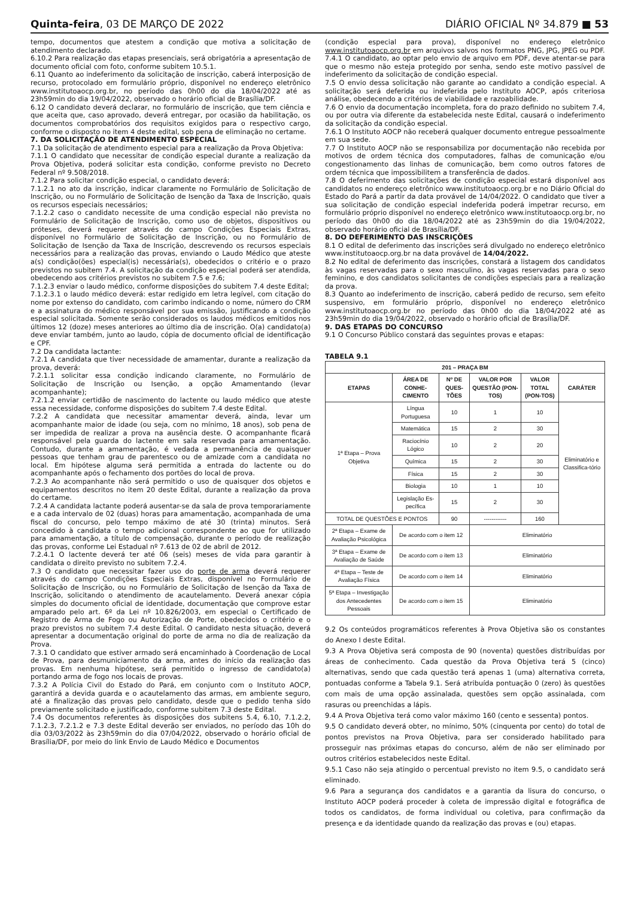Quinta-feira, 03 DE MARÇO DE 2022 DIÁRIO OFICIAL Nº 34.879 ■ 53
tempo, documentos que atestem a condição que motiva a solicitação de atendimento declarado.
6.10.2 Para realização das etapas presenciais, será obrigatória a apresentação de documento oficial com foto, conforme subitem 10.5.1.
6.11 Quanto ao indeferimento da solicitação de inscrição, caberá interposição de recurso, protocolado em formulário próprio, disponível no endereço eletrônico www.institutoaocp.org.br, no período das 0h00 do dia 18/04/2022 até as 23h59min do dia 19/04/2022, observado o horário oficial de Brasília/DF.
6.12 O candidato deverá declarar, no formulário de inscrição, que tem ciência e que aceita que, caso aprovado, deverá entregar, por ocasião da habilitação, os documentos comprobatórios dos requisitos exigidos para o respectivo cargo, conforme o disposto no item 4 deste edital, sob pena de eliminação no certame.
7. DA SOLICITAÇÃO DE ATENDIMENTO ESPECIAL
7.1 Da solicitação de atendimento especial para a realização da Prova Objetiva:
7.1.1 O candidato que necessitar de condição especial durante a realização da Prova Objetiva, poderá solicitar esta condição, conforme previsto no Decreto Federal nº 9.508/2018.
7.1.2 Para solicitar condição especial, o candidato deverá:
7.1.2.1 no ato da inscrição, indicar claramente no Formulário de Solicitação de Inscrição, ou no Formulário de Solicitação de Isenção da Taxa de Inscrição, quais os recursos especiais necessários;
7.1.2.2 caso o candidato necessite de uma condição especial não prevista no Formulário de Solicitação de Inscrição, como uso de objetos, dispositivos ou próteses, deverá requerer através do campo Condições Especiais Extras, disponível no Formulário de Solicitação de Inscrição, ou no Formulário de Solicitação de Isenção da Taxa de Inscrição, descrevendo os recursos especiais necessários para a realização das provas, enviando o Laudo Médico que ateste a(s) condição(ões) especial(is) necessária(s), obedecidos o critério e o prazo previstos no subitem 7.4. A solicitação da condição especial poderá ser atendida, obedecendo aos critérios previstos no subitem 7.5 e 7.6;
7.1.2.3 enviar o laudo médico, conforme disposições do subitem 7.4 deste Edital;
7.1.2.3.1 o laudo médico deverá: estar redigido em letra legível, com citação do nome por extenso do candidato, com carimbo indicando o nome, número do CRM e a assinatura do médico responsável por sua emissão, justificando a condição especial solicitada. Somente serão considerados os laudos médicos emitidos nos últimos 12 (doze) meses anteriores ao último dia de inscrição. O(a) candidato(a) deve enviar também, junto ao laudo, cópia de documento oficial de identificação e CPF.
7.2 Da candidata lactante:
7.2.1 A candidata que tiver necessidade de amamentar, durante a realização da prova, deverá:
7.2.1.1 solicitar essa condição indicando claramente, no Formulário de Solicitação de Inscrição ou Isenção, a opção Amamentando (levar acompanhante);
7.2.1.2 enviar certidão de nascimento do lactente ou laudo médico que ateste essa necessidade, conforme disposições do subitem 7.4 deste Edital.
7.2.2 A candidata que necessitar amamentar deverá, ainda, levar um acompanhante maior de idade (ou seja, com no mínimo, 18 anos), sob pena de ser impedida de realizar a prova na ausência deste. O acompanhante ficará responsável pela guarda do lactente em sala reservada para amamentação. Contudo, durante a amamentação, é vedada a permanência de quaisquer pessoas que tenham grau de parentesco ou de amizade com a candidata no local. Em hipótese alguma será permitida a entrada do lactente ou do acompanhante após o fechamento dos portões do local de prova.
7.2.3 Ao acompanhante não será permitido o uso de quaisquer dos objetos e equipamentos descritos no item 20 deste Edital, durante a realização da prova do certame.
7.2.4 A candidata lactante poderá ausentar-se da sala de prova temporariamente e a cada intervalo de 02 (duas) horas para amamentação, acompanhada de uma fiscal do concurso, pelo tempo máximo de até 30 (trinta) minutos. Será concedido à candidata o tempo adicional correspondente ao que for utilizado para amamentação, a título de compensação, durante o período de realização das provas, conforme Lei Estadual nº 7.613 de 02 de abril de 2012.
7.2.4.1 O lactente deverá ter até 06 (seis) meses de vida para garantir à candidata o direito previsto no subitem 7.2.4.
7.3 O candidato que necessitar fazer uso do porte de arma deverá requerer através do campo Condições Especiais Extras, disponível no Formulário de Solicitação de Inscrição, ou no Formulário de Solicitação de Isenção da Taxa de Inscrição, solicitando o atendimento de acautelamento. Deverá anexar cópia simples do documento oficial de identidade, documentação que comprove estar amparado pelo art. 6º da Lei nº 10.826/2003, em especial o Certificado de Registro de Arma de Fogo ou Autorização de Porte, obedecidos o critério e o prazo previstos no subitem 7.4 deste Edital. O candidato nesta situação, deverá apresentar a documentação original do porte de arma no dia de realização da Prova.
7.3.1 O candidato que estiver armado será encaminhado à Coordenação de Local de Prova, para desmuniciamento da arma, antes do início da realização das provas. Em nenhuma hipótese, será permitido o ingresso de candidato(a) portando arma de fogo nos locais de provas.
7.3.2 A Polícia Civil do Estado do Pará, em conjunto com o Instituto AOCP, garantirá a devida guarda e o acautelamento das armas, em ambiente seguro, até a finalização das provas pelo candidato, desde que o pedido tenha sido previamente solicitado e justificado, conforme subitem 7.3 deste Edital.
7.4 Os documentos referentes às disposições dos subitens 5.4, 6.10, 7.1.2.2, 7.1.2.3, 7.2.1.2 e 7.3 deste Edital deverão ser enviados, no período das 10h do dia 03/03/2022 às 23h59min do dia 07/04/2022, observado o horário oficial de Brasília/DF, por meio do link Envio de Laudo Médico e Documentos
(condição especial para prova), disponível no endereço eletrônico www.institutoaocp.org.br em arquivos salvos nos formatos PNG, JPG, JPEG ou PDF.
7.4.1 O candidato, ao optar pelo envio de arquivo em PDF, deve atentar-se para que o mesmo não esteja protegido por senha, sendo este motivo passível de indeferimento da solicitação de condição especial.
7.5 O envio dessa solicitação não garante ao candidato a condição especial. A solicitação será deferida ou indeferida pelo Instituto AOCP, após criteriosa análise, obedecendo a critérios de viabilidade e razoabilidade.
7.6 O envio da documentação incompleta, fora do prazo definido no subitem 7.4, ou por outra via diferente da estabelecida neste Edital, causará o indeferimento da solicitação da condição especial.
7.6.1 O Instituto AOCP não receberá qualquer documento entregue pessoalmente em sua sede.
7.7 O Instituto AOCP não se responsabiliza por documentação não recebida por motivos de ordem técnica dos computadores, falhas de comunicação e/ou congestionamento das linhas de comunicação, bem como outros fatores de ordem técnica que impossibilitem a transferência de dados.
7.8 O deferimento das solicitações de condição especial estará disponível aos candidatos no endereço eletrônico www.institutoaocp.org.br e no Diário Oficial do Estado do Pará a partir da data provável de 14/04/2022. O candidato que tiver a sua solicitação de condição especial indeferida poderá impetrar recurso, em formulário próprio disponível no endereço eletrônico www.institutoaocp.org.br, no período das 0h00 do dia 18/04/2022 até as 23h59min do dia 19/04/2022, observado horário oficial de Brasília/DF.
8. DO DEFERIMENTO DAS INSCRIÇÕES
8.1 O edital de deferimento das inscrições será divulgado no endereço eletrônico www.institutoaocp.org.br na data provável de 14/04/2022.
8.2 No edital de deferimento das inscrições, constará a listagem dos candidatos às vagas reservadas para o sexo masculino, às vagas reservadas para o sexo feminino, e dos candidatos solicitantes de condições especiais para a realização da prova.
8.3 Quanto ao indeferimento de inscrição, caberá pedido de recurso, sem efeito suspensivo, em formulário próprio, disponível no endereço eletrônico www.institutoaocp.org.br no período das 0h00 do dia 18/04/2022 até as 23h59min do dia 19/04/2022, observado o horário oficial de Brasília/DF.
9. DAS ETAPAS DO CONCURSO
9.1 O Concurso Público constará das seguintes provas e etapas:
TABELA 9.1
| 201 – PRAÇA BM | | | | | |
| --- | --- | --- | --- | --- | --- |
| ETAPAS | ÁREA DE CONHE-CIMENTO | Nº DE QUES-TÕES | VALOR POR QUESTÃO (PON-TOS) | VALOR TOTAL (PON-TOS) | CARÁTER |
| 1ª Etapa – Prova Objetiva | Língua Portuguesa | 10 | 1 | 10 | Eliminatório e Classifica-tório |
| | Matemática | 15 | 2 | 30 | |
| | Raciocínio Lógico | 10 | 2 | 20 | |
| | Química | 15 | 2 | 30 | |
| | Física | 15 | 2 | 30 | |
| | Biologia | 10 | 1 | 10 | |
| | Legislação Es-pecífica | 15 | 2 | 30 | |
| TOTAL DE QUESTÕES E PONTOS | | 90 | ------------ | 160 | |
| 2ª Etapa – Exame de Avaliação Psicológica | De acordo com o item 12 | | Eliminatório | | |
| 3ª Etapa – Exame de Avaliação de Saúde | De acordo com o item 13 | | Eliminatório | | |
| 4ª Etapa – Teste de Avaliação Física | De acordo com o item 14 | | Eliminatório | | |
| 5ª Etapa – Investigação dos Antecedentes Pessoais | De acordo com o item 15 | | Eliminatório | | |
9.2 Os conteúdos programáticos referentes à Prova Objetiva são os constantes do Anexo I deste Edital.
9.3 A Prova Objetiva será composta de 90 (noventa) questões distribuídas por áreas de conhecimento. Cada questão da Prova Objetiva terá 5 (cinco) alternativas, sendo que cada questão terá apenas 1 (uma) alternativa correta, pontuadas conforme a Tabela 9.1. Será atribuída pontuação 0 (zero) às questões com mais de uma opção assinalada, questões sem opção assinalada, com rasuras ou preenchidas a lápis.
9.4 A Prova Objetiva terá como valor máximo 160 (cento e sessenta) pontos.
9.5 O candidato deverá obter, no mínimo, 50% (cinquenta por cento) do total de pontos previstos na Prova Objetiva, para ser considerado habilitado para prosseguir nas próximas etapas do concurso, além de não ser eliminado por outros critérios estabelecidos neste Edital.
9.5.1 Caso não seja atingido o percentual previsto no item 9.5, o candidato será eliminado.
9.6 Para a segurança dos candidatos e a garantia da lisura do concurso, o Instituto AOCP poderá proceder à coleta de impressão digital e fotográfica de todos os candidatos, de forma individual ou coletiva, para confirmação da presença e da identidade quando da realização das provas e (ou) etapas.